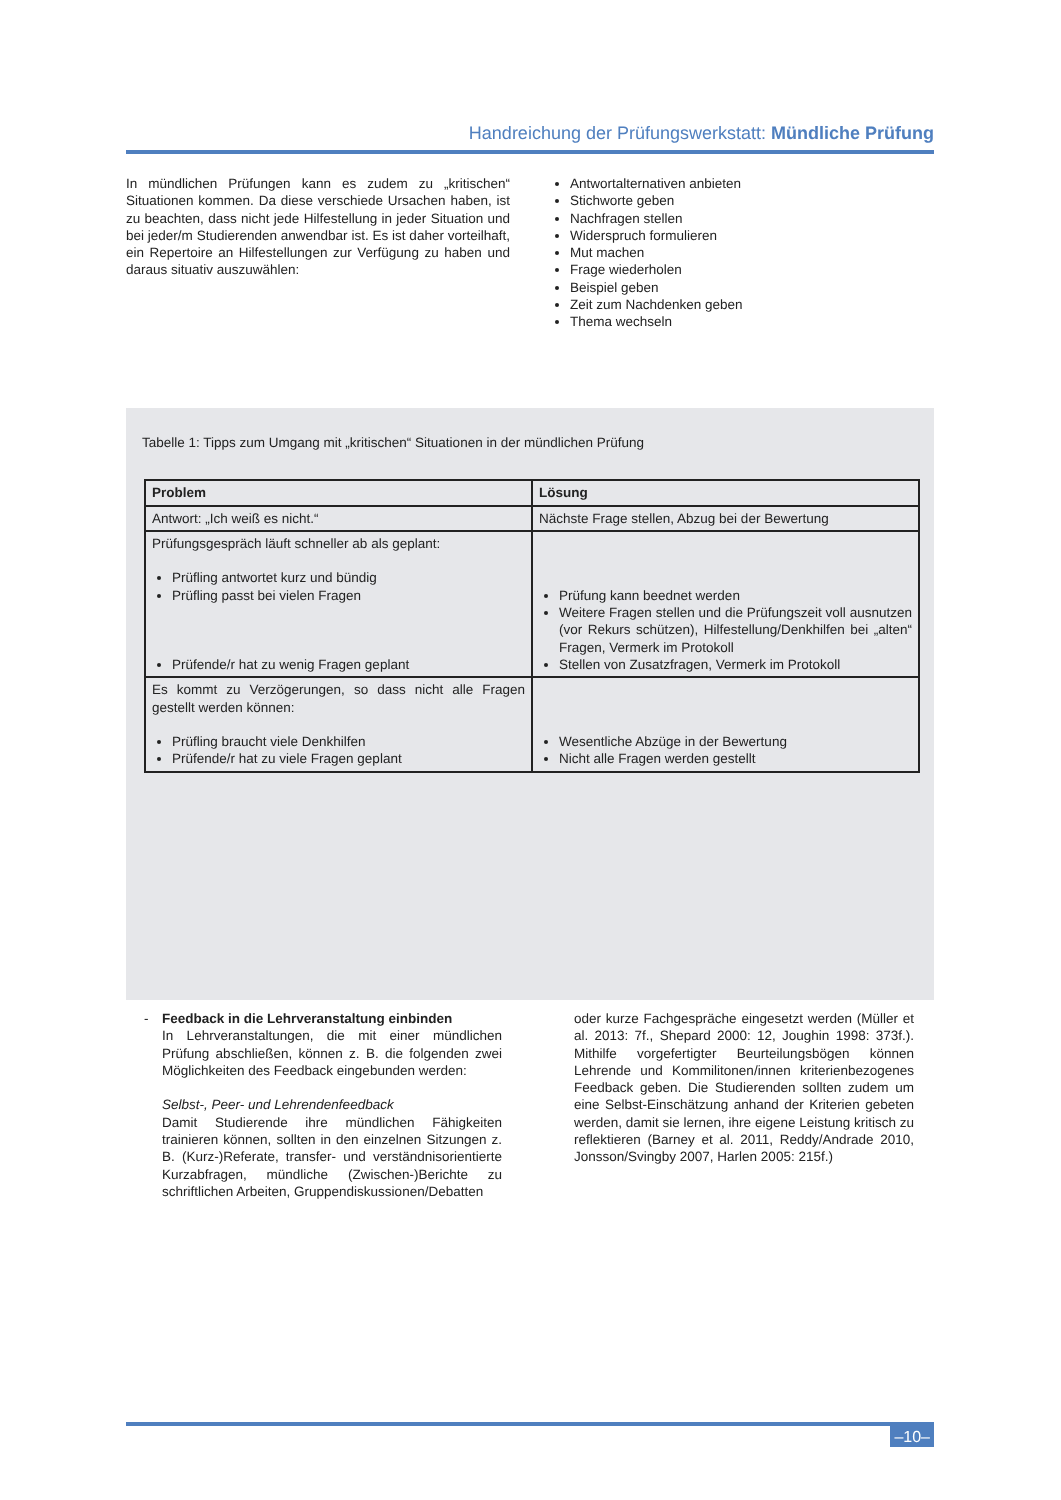Handreichung der Prüfungswerkstatt: Mündliche Prüfung
In mündlichen Prüfungen kann es zudem zu „kritischen“ Situationen kommen. Da diese verschiede Ursachen haben, ist zu beachten, dass nicht jede Hilfestellung in jeder Situation und bei jeder/m Studierenden anwendbar ist. Es ist daher vorteilhaft, ein Repertoire an Hilfestellungen zur Verfügung zu haben und daraus situativ auszuwählen:
Antwortalternativen anbieten
Stichworte geben
Nachfragen stellen
Widerspruch formulieren
Mut machen
Frage wiederholen
Beispiel geben
Zeit zum Nachdenken geben
Thema wechseln
Tabelle 1: Tipps zum Umgang mit „kritischen“ Situationen in der mündlichen Prüfung
| Problem | Lösung |
| --- | --- |
| Antwort: „Ich weiß es nicht.“ | Nächste Frage stellen, Abzug bei der Bewertung |
| Prüfungsgespräch läuft schneller ab als geplant: Prüfling antwortet kurz und bündig Prüfling passt bei vielen Fragen Prüfende/r hat zu wenig Fragen geplant | Prüfung kann beednet werden Weitere Fragen stellen und die Prüfungszeit voll ausnutzen (vor Rekurs schützen), Hilfestellung/Denkhilfen bei „alten“ Fragen, Vermerk im Protokoll Stellen von Zusatzfragen, Vermerk im Protokoll |
| Es kommt zu Verzögerungen, so dass nicht alle Fragen gestellt werden können: Prüfling braucht viele Denkhilfen Prüfende/r hat zu viele Fragen geplant | Wesentliche Abzüge in der Bewertung Nicht alle Fragen werden gestellt |
-
Feedback in die Lehrveranstaltung einbinden
In Lehrveranstaltungen, die mit einer mündlichen Prüfung abschließen, können z. B. die folgenden zwei Möglichkeiten des Feedback eingebunden werden:
Selbst-, Peer- und Lehrendenfeedback
Damit Studierende ihre mündlichen Fähigkeiten trainieren können, sollten in den einzelnen Sitzungen z. B. (Kurz-)Referate, transfer- und verständnisorientierte Kurzabfragen, mündliche (Zwischen-)Berichte zu schriftlichen Arbeiten, Gruppendiskussionen/Debatten
oder kurze Fachgespräche eingesetzt werden (Müller et al. 2013: 7f., Shepard 2000: 12, Joughin 1998: 373f.). Mithilfe vorgefertigter Beurteilungsbögen können Lehrende und Kommilitonen/innen kriterienbezogenes Feedback geben. Die Studierenden sollten zudem um eine Selbst-Einschätzung anhand der Kriterien gebeten werden, damit sie lernen, ihre eigene Leistung kritisch zu reflektieren (Barney et al. 2011, Reddy/Andrade 2010, Jonsson/Svingby 2007, Harlen 2005: 215f.)
–10–